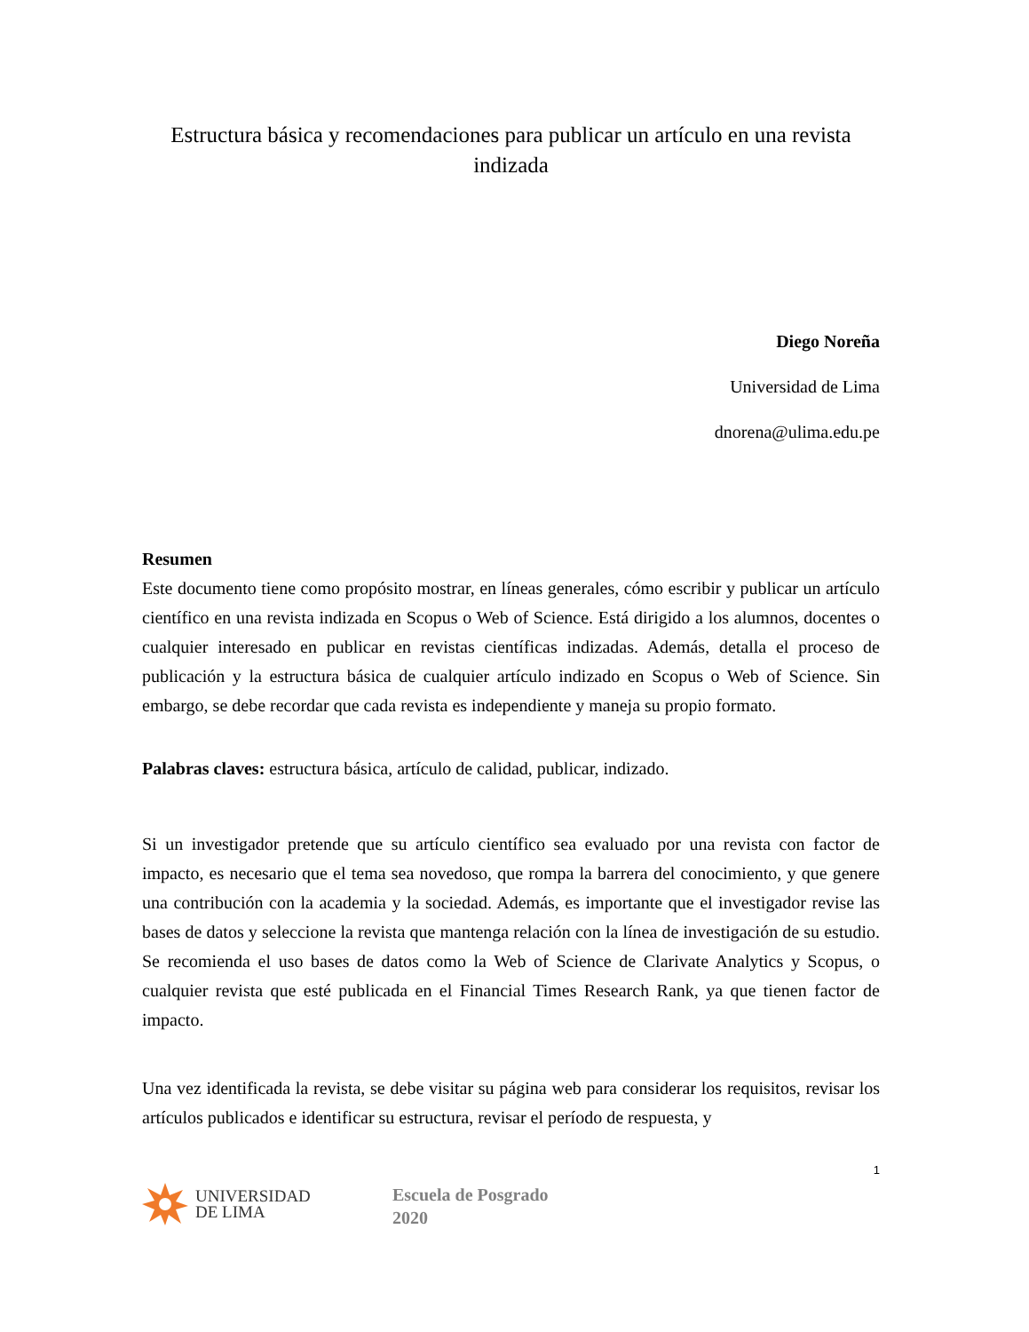Estructura básica y recomendaciones para publicar un artículo en una revista indizada
Diego Noreña
Universidad de Lima
dnorena@ulima.edu.pe
Resumen
Este documento tiene como propósito mostrar, en líneas generales, cómo escribir y publicar un artículo científico en una revista indizada en Scopus o Web of Science. Está dirigido a los alumnos, docentes o cualquier interesado en publicar en revistas científicas indizadas. Además, detalla el proceso de publicación y la estructura básica de cualquier artículo indizado en Scopus o Web of Science. Sin embargo, se debe recordar que cada revista es independiente y maneja su propio formato.
Palabras claves: estructura básica, artículo de calidad, publicar, indizado.
Si un investigador pretende que su artículo científico sea evaluado por una revista con factor de impacto, es necesario que el tema sea novedoso, que rompa la barrera del conocimiento, y que genere una contribución con la academia y la sociedad. Además, es importante que el investigador revise las bases de datos y seleccione la revista que mantenga relación con la línea de investigación de su estudio. Se recomienda el uso bases de datos como la Web of Science de Clarivate Analytics y Scopus, o cualquier revista que esté publicada en el Financial Times Research Rank, ya que tienen factor de impacto.
Una vez identificada la revista, se debe visitar su página web para considerar los requisitos, revisar los artículos publicados e identificar su estructura, revisar el período de respuesta, y
1
UNIVERSIDAD
DE LIMA
Escuela de Posgrado
2020